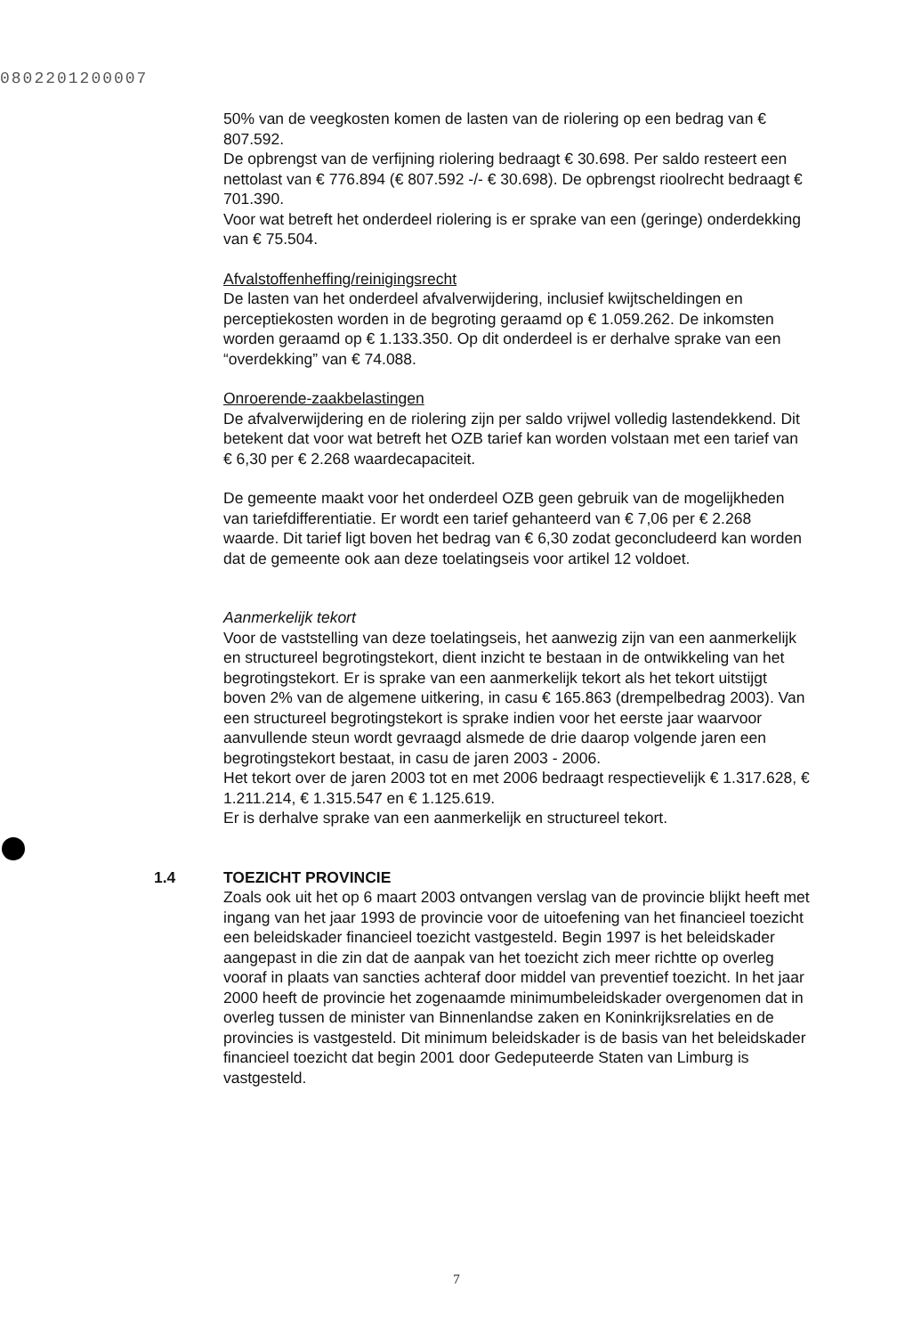0802201200007
50% van de veegkosten komen de lasten van de riolering op een bedrag van € 807.592.
De opbrengst van de verfijning riolering bedraagt € 30.698. Per saldo resteert een nettolast van € 776.894 (€ 807.592 -/- € 30.698). De opbrengst rioolrecht bedraagt € 701.390.
Voor wat betreft het onderdeel riolering is er sprake van een (geringe) onderdekking van € 75.504.
Afvalstoffenheffing/reinigingsrecht
De lasten van het onderdeel afvalverwijdering, inclusief kwijtscheldingen en perceptiekosten worden in de begroting geraamd op € 1.059.262. De inkomsten worden geraamd op € 1.133.350. Op dit onderdeel is er derhalve sprake van een “overdekking” van € 74.088.
Onroerende-zaakbelastingen
De afvalverwijdering en de riolering zijn per saldo vrijwel volledig lastendekkend. Dit betekent dat voor wat betreft het OZB tarief kan worden volstaan met een tarief van € 6,30 per € 2.268 waardecapaciteit.
De gemeente maakt voor het onderdeel OZB geen gebruik van de mogelijkheden van tariefdifferentiatie. Er wordt een tarief gehanteerd van € 7,06 per € 2.268 waarde. Dit tarief ligt boven het bedrag van € 6,30 zodat geconcludeerd kan worden dat de gemeente ook aan deze toelatingseis voor artikel 12 voldoet.
Aanmerkelijk tekort
Voor de vaststelling van deze toelatingseis, het aanwezig zijn van een aanmerkelijk en structureel begrotingstekort, dient inzicht te bestaan in de ontwikkeling van het begrotingstekort. Er is sprake van een aanmerkelijk tekort als het tekort uitstijgt boven 2% van de algemene uitkering, in casu € 165.863 (drempelbedrag 2003). Van een structureel begrotingstekort is sprake indien voor het eerste jaar waarvoor aanvullende steun wordt gevraagd alsmede de drie daarop volgende jaren een begrotingstekort bestaat, in casu de jaren 2003 - 2006.
Het tekort over de jaren 2003 tot en met 2006 bedraagt respectievelijk € 1.317.628, € 1.211.214, € 1.315.547 en € 1.125.619.
Er is derhalve sprake van een aanmerkelijk en structureel tekort.
1.4 TOEZICHT PROVINCIE
Zoals ook uit het op 6 maart 2003 ontvangen verslag van de provincie blijkt heeft met ingang van het jaar 1993 de provincie voor de uitoefening van het financieel toezicht een beleidskader financieel toezicht vastgesteld. Begin 1997 is het beleidskader aangepast in die zin dat de aanpak van het toezicht zich meer richtte op overleg vooraf in plaats van sancties achteraf door middel van preventief toezicht. In het jaar 2000 heeft de provincie het zogenaamde minimumbeleidskader overgenomen dat in overleg tussen de minister van Binnenlandse zaken en Koninkrijksrelaties en de provincies is vastgesteld. Dit minimum beleidskader is de basis van het beleidskader financieel toezicht dat begin 2001 door Gedeputeerde Staten van Limburg is vastgesteld.
7